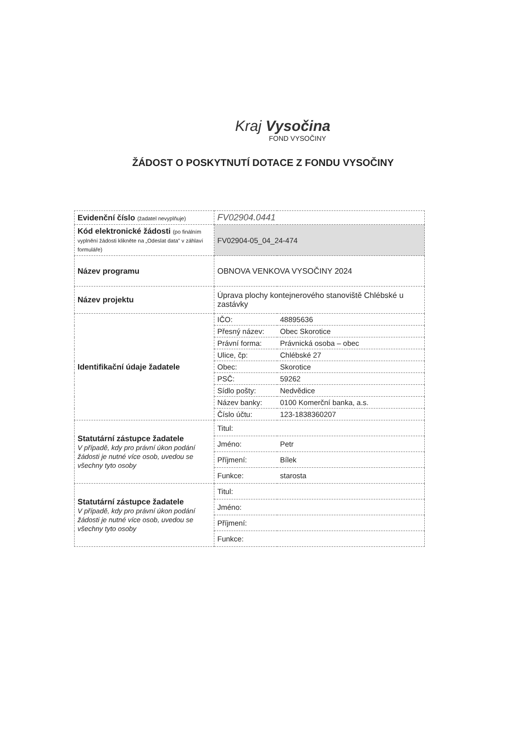Kraj Vysočina
FOND VYSOČINY
ŽÁDOST O POSKYTNUTÍ DOTACE Z FONDU VYSOČINY
| Evidenční číslo (žadatel nevyplňuje) | FV02904.0441 | |
| Kód elektronické žádosti (po finálním vyplnění žádosti klikněte na „Odeslat data" v záhlaví formuláře) | FV02904-05_04_24-474 | |
| Název programu | OBNOVA VENKOVA VYSOČINY 2024 | |
| Název projektu | Úprava plochy kontejnerového stanoviště Chlébské u zastávky | |
| Identifikační údaje žadatele | IČO: | 48895636 |
| | Přesný název: | Obec Skorotice |
| | Právní forma: | Právnická osoba – obec |
| | Ulice, čp: | Chlébské 27 |
| | Obec: | Skorotice |
| | PSČ: | 59262 |
| | Sídlo pošty: | Nedvědice |
| | Název banky: | 0100 Komerční banka, a.s. |
| | Číslo účtu: | 123-1838360207 |
| Statutární zástupce žadatele V případě, kdy pro právní úkon podání žádosti je nutné více osob, uvedou se všechny tyto osoby | Titul: | |
| | Jméno: | Petr |
| | Příjmení: | Bílek |
| | Funkce: | starosta |
| Statutární zástupce žadatele V případě, kdy pro právní úkon podání žádosti je nutné více osob, uvedou se všechny tyto osoby | Titul: | |
| | Jméno: | |
| | Příjmení: | |
| | Funkce: | |